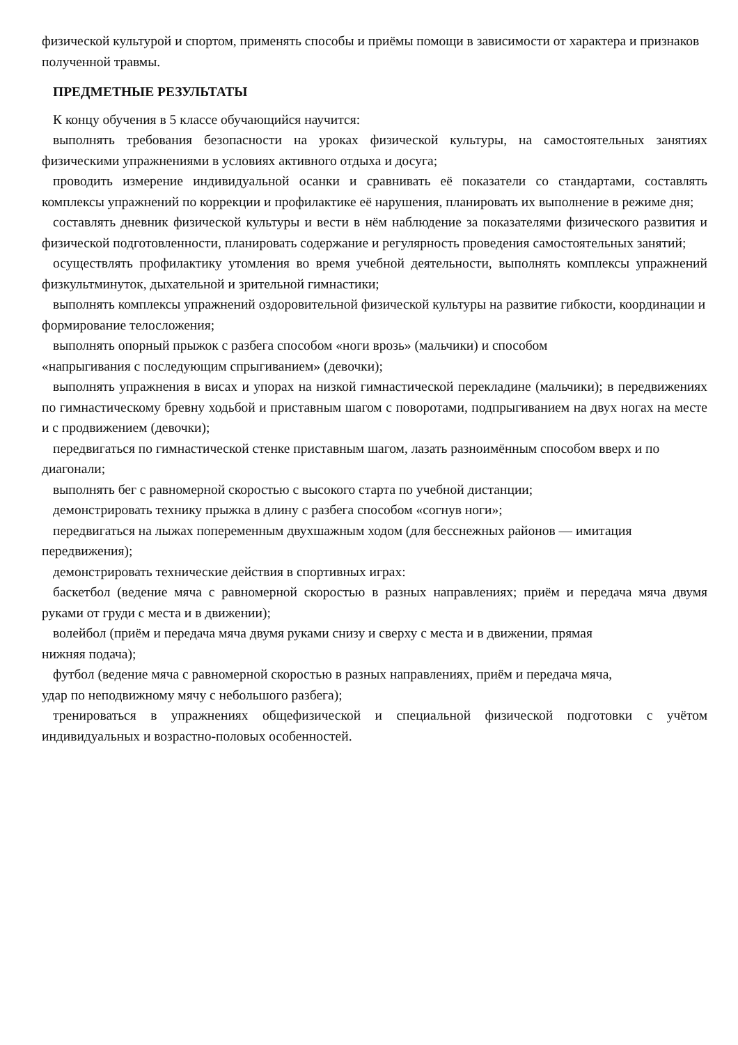физической культурой и спортом, применять способы и приёмы помощи в зависимости от характера и признаков полученной травмы.
ПРЕДМЕТНЫЕ РЕЗУЛЬТАТЫ
К концу обучения в 5 классе обучающийся научится:
выполнять требования безопасности на уроках физической культуры, на самостоятельных занятиях физическими упражнениями в условиях активного отдыха и досуга;
проводить измерение индивидуальной осанки и сравнивать её показатели со стандартами, составлять комплексы упражнений по коррекции и профилактике её нарушения, планировать их выполнение в режиме дня;
составлять дневник физической культуры и вести в нём наблюдение за показателями физического развития и физической подготовленности, планировать содержание и регулярность проведения самостоятельных занятий;
осуществлять профилактику утомления во время учебной деятельности, выполнять комплексы упражнений физкультминуток, дыхательной и зрительной гимнастики;
выполнять комплексы упражнений оздоровительной физической культуры на развитие гибкости, координации и формирование телосложения;
выполнять опорный прыжок с разбега способом «ноги врозь» (мальчики) и способом
«напрыгивания с последующим спрыгиванием» (девочки);
выполнять упражнения в висах и упорах на низкой гимнастической перекладине (мальчики); в передвижениях по гимнастическому бревну ходьбой и приставным шагом с поворотами, подпрыгиванием на двух ногах на месте и с продвижением (девочки);
передвигаться по гимнастической стенке приставным шагом, лазать разноимённым способом вверх и по диагонали;
выполнять бег с равномерной скоростью с высокого старта по учебной дистанции;
демонстрировать технику прыжка в длину с разбега способом «согнув ноги»;
передвигаться на лыжах попеременным двухшажным ходом (для бесснежных районов — имитация передвижения);
демонстрировать технические действия в спортивных играх:
баскетбол (ведение мяча с равномерной скоростью в разных направлениях; приём и передача мяча двумя руками от груди с места и в движении);
волейбол (приём и передача мяча двумя руками снизу и сверху с места и в движении, прямая
нижняя подача);
футбол (ведение мяча с равномерной скоростью в разных направлениях, приём и передача мяча,
удар по неподвижному мячу с небольшого разбега);
тренироваться в упражнениях общефизической и специальной физической подготовки с учётом индивидуальных и возрастно-половых особенностей.